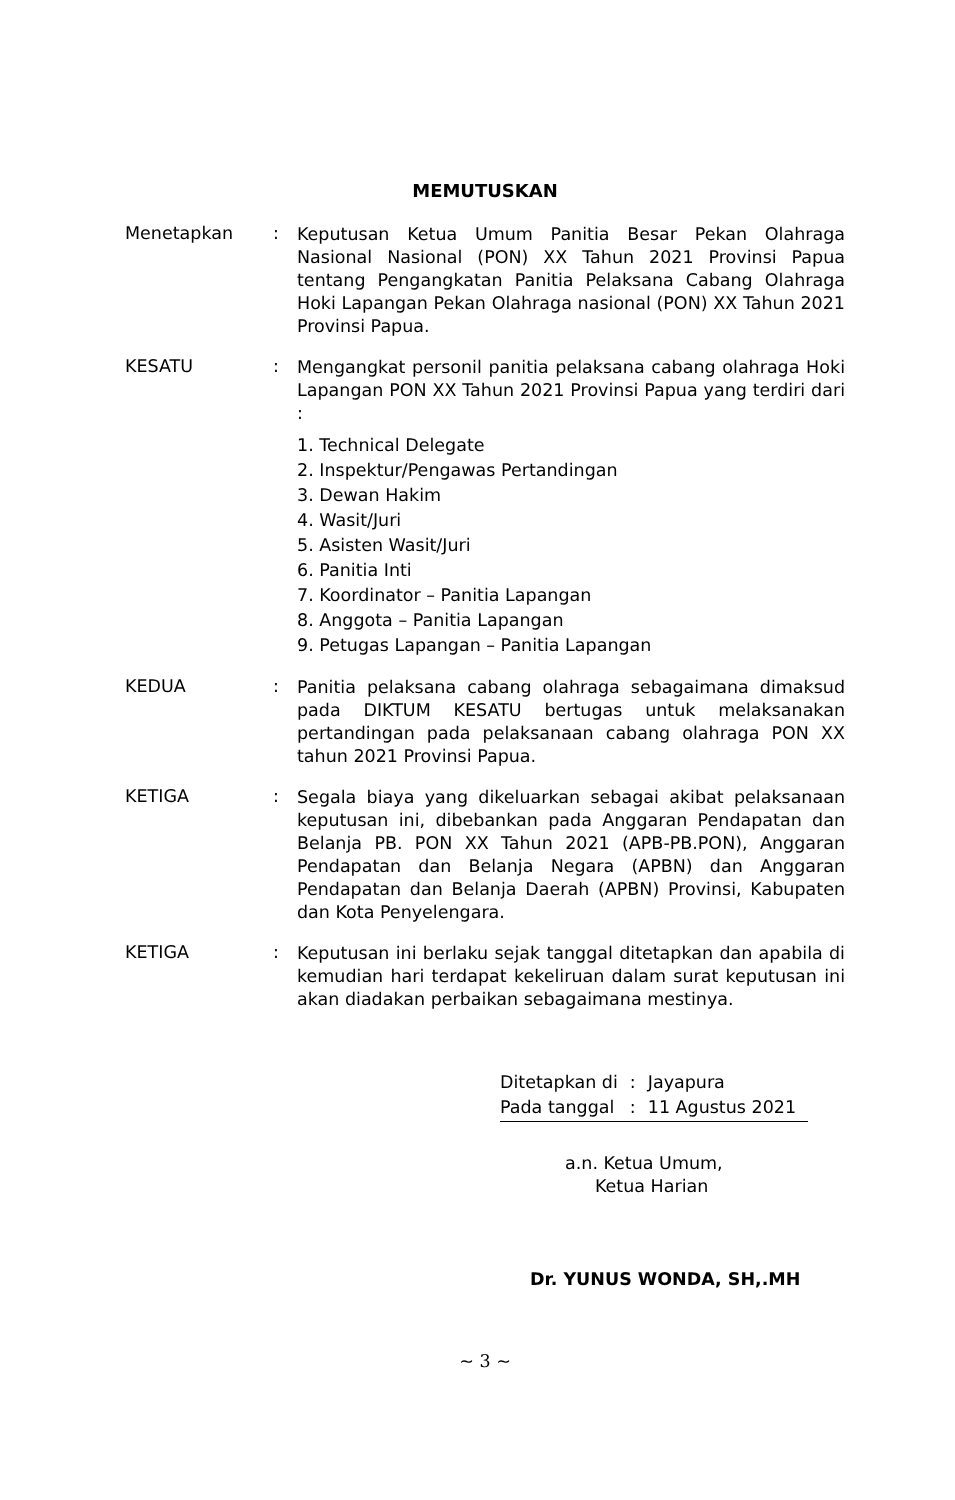MEMUTUSKAN
Menetapkan :
Keputusan Ketua Umum Panitia Besar Pekan Olahraga Nasional Nasional (PON) XX Tahun 2021 Provinsi Papua tentang Pengangkatan Panitia Pelaksana Cabang Olahraga Hoki Lapangan Pekan Olahraga nasional (PON) XX Tahun 2021 Provinsi Papua.
KESATU :
Mengangkat personil panitia pelaksana cabang olahraga Hoki Lapangan PON XX Tahun 2021 Provinsi Papua yang terdiri dari :
1. Technical Delegate
2. Inspektur/Pengawas Pertandingan
3. Dewan Hakim
4. Wasit/Juri
5. Asisten Wasit/Juri
6. Panitia Inti
7. Koordinator – Panitia Lapangan
8. Anggota – Panitia Lapangan
9. Petugas Lapangan – Panitia Lapangan
KEDUA :
Panitia pelaksana cabang olahraga sebagaimana dimaksud pada DIKTUM KESATU bertugas untuk melaksanakan pertandingan pada pelaksanaan cabang olahraga PON XX tahun 2021 Provinsi Papua.
KETIGA :
Segala biaya yang dikeluarkan sebagai akibat pelaksanaan keputusan ini, dibebankan pada Anggaran Pendapatan dan Belanja PB. PON XX Tahun 2021 (APB-PB.PON), Anggaran Pendapatan dan Belanja Negara (APBN) dan Anggaran Pendapatan dan Belanja Daerah (APBN) Provinsi, Kabupaten dan Kota Penyelengara.
KETIGA :
Keputusan ini berlaku sejak tanggal ditetapkan dan apabila di kemudian hari terdapat kekeliruan dalam surat keputusan ini akan diadakan perbaikan sebagaimana mestinya.
| Ditetapkan di | : | Jayapura |
| Pada tanggal | : | 11 Agustus 2021 |
a.n. Ketua Umum,
Ketua Harian
Dr. YUNUS WONDA, SH,.MH
~ 3 ~